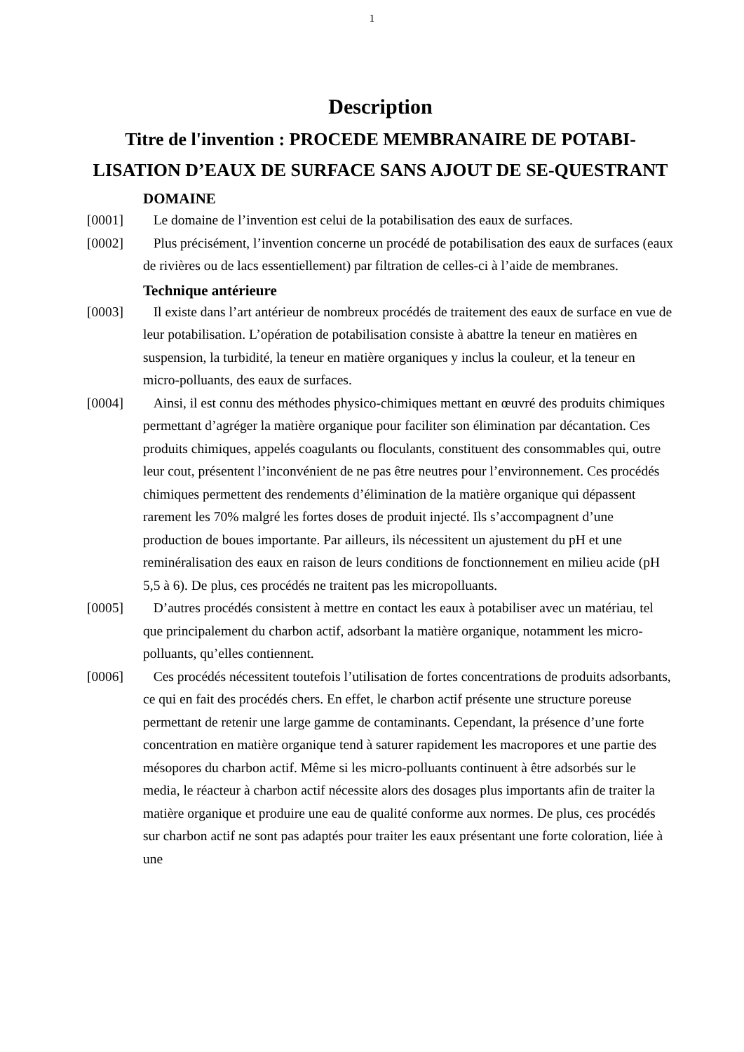1
Description
Titre de l'invention : PROCEDE MEMBRANAIRE DE POTABI-LISATION D’EAUX DE SURFACE SANS AJOUT DE SE-QUESTRANT
DOMAINE
[0001] Le domaine de l’invention est celui de la potabilisation des eaux de surfaces.
[0002] Plus précisément, l’invention concerne un procédé de potabilisation des eaux de surfaces (eaux de rivières ou de lacs essentiellement) par filtration de celles-ci à l’aide de membranes.
Technique antérieure
[0003] Il existe dans l’art antérieur de nombreux procédés de traitement des eaux de surface en vue de leur potabilisation. L’opération de potabilisation consiste à abattre la teneur en matières en suspension, la turbidité, la teneur en matière organiques y inclus la couleur, et la teneur en micro-polluants, des eaux de surfaces.
[0004] Ainsi, il est connu des méthodes physico-chimiques mettant en œuvré des produits chimiques permettant d’agréger la matière organique pour faciliter son élimination par décantation. Ces produits chimiques, appelés coagulants ou floculants, constituent des consommables qui, outre leur cout, présentent l’inconvénient de ne pas être neutres pour l’environnement. Ces procédés chimiques permettent des rendements d’élimination de la matière organique qui dépassent rarement les 70% malgré les fortes doses de produit injecté. Ils s’accompagnent d’une production de boues importante. Par ailleurs, ils nécessitent un ajustement du pH et une reminéralisation des eaux en raison de leurs conditions de fonctionnement en milieu acide (pH 5,5 à 6). De plus, ces procédés ne traitent pas les micropolluants.
[0005] D’autres procédés consistent à mettre en contact les eaux à potabiliser avec un matériau, tel que principalement du charbon actif, adsorbant la matière organique, notamment les micro-polluants, qu’elles contiennent.
[0006] Ces procédés nécessitent toutefois l’utilisation de fortes concentrations de produits adsorbants, ce qui en fait des procédés chers. En effet, le charbon actif présente une structure poreuse permettant de retenir une large gamme de contaminants. Cependant, la présence d’une forte concentration en matière organique tend à saturer rapidement les macropores et une partie des mésopores du charbon actif. Même si les micro-polluants continuent à être adsorbés sur le media, le réacteur à charbon actif nécessite alors des dosages plus importants afin de traiter la matière organique et produire une eau de qualité conforme aux normes. De plus, ces procédés sur charbon actif ne sont pas adaptés pour traiter les eaux présentant une forte coloration, liée à une